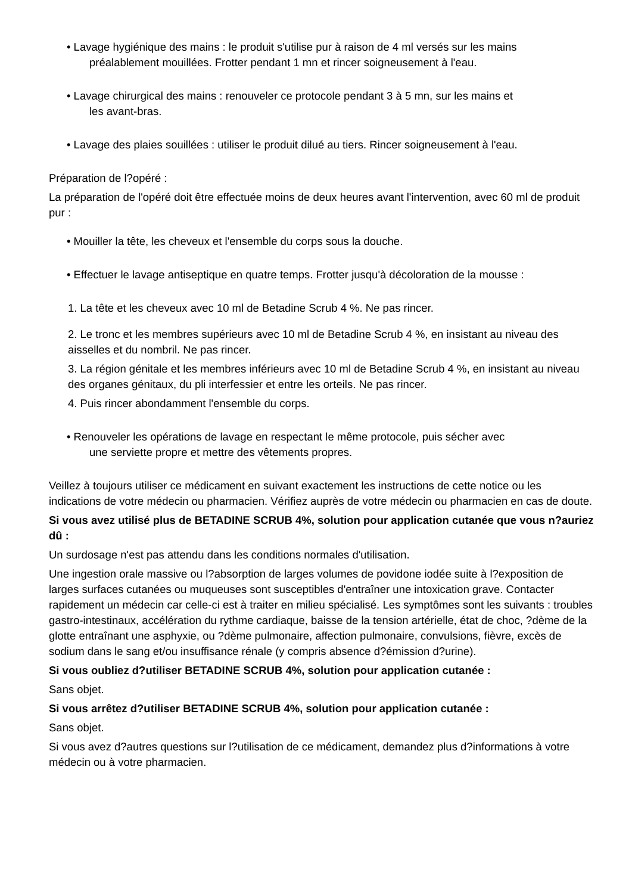• Lavage hygiénique des mains : le produit s'utilise pur à raison de 4 ml versés sur les mains
préalablement mouillées. Frotter pendant 1 mn et rincer soigneusement à l'eau.
• Lavage chirurgical des mains : renouveler ce protocole pendant 3 à 5 mn, sur les mains et
les avant-bras.
• Lavage des plaies souillées : utiliser le produit dilué au tiers. Rincer soigneusement à l'eau.
Préparation de l?opéré :
La préparation de l'opéré doit être effectuée moins de deux heures avant l'intervention, avec 60 ml de produit pur :
• Mouiller la tête, les cheveux et l'ensemble du corps sous la douche.
• Effectuer le lavage antiseptique en quatre temps. Frotter jusqu'à décoloration de la mousse :
1. La tête et les cheveux avec 10 ml de Betadine Scrub 4 %. Ne pas rincer.
2. Le tronc et les membres supérieurs avec 10 ml de Betadine Scrub 4 %, en insistant au niveau des aisselles et du nombril. Ne pas rincer.
3. La région génitale et les membres inférieurs avec 10 ml de Betadine Scrub 4 %, en insistant au niveau des organes génitaux, du pli interfessier et entre les orteils. Ne pas rincer.
4. Puis rincer abondamment l'ensemble du corps.
• Renouveler les opérations de lavage en respectant le même protocole, puis sécher avec
une serviette propre et mettre des vêtements propres.
Veillez à toujours utiliser ce médicament en suivant exactement les instructions de cette notice ou les indications de votre médecin ou pharmacien. Vérifiez auprès de votre médecin ou pharmacien en cas de doute.
Si vous avez utilisé plus de BETADINE SCRUB 4%, solution pour application cutanée que vous n?auriez dû :
Un surdosage n'est pas attendu dans les conditions normales d'utilisation.
Une ingestion orale massive ou l?absorption de larges volumes de povidone iodée suite à l?exposition de larges surfaces cutanées ou muqueuses sont susceptibles d'entraîner une intoxication grave. Contacter rapidement un médecin car celle-ci est à traiter en milieu spécialisé. Les symptômes sont les suivants : troubles gastro-intestinaux, accélération du rythme cardiaque, baisse de la tension artérielle, état de choc, ?dème de la glotte entraînant une asphyxie, ou ?dème pulmonaire, affection pulmonaire, convulsions, fièvre, excès de sodium dans le sang et/ou insuffisance rénale (y compris absence d?émission d?urine).
Si vous oubliez d?utiliser BETADINE SCRUB 4%, solution pour application cutanée :
Sans objet.
Si vous arrêtez d?utiliser BETADINE SCRUB 4%, solution pour application cutanée :
Sans objet.
Si vous avez d?autres questions sur l?utilisation de ce médicament, demandez plus d?informations à votre médecin ou à votre pharmacien.